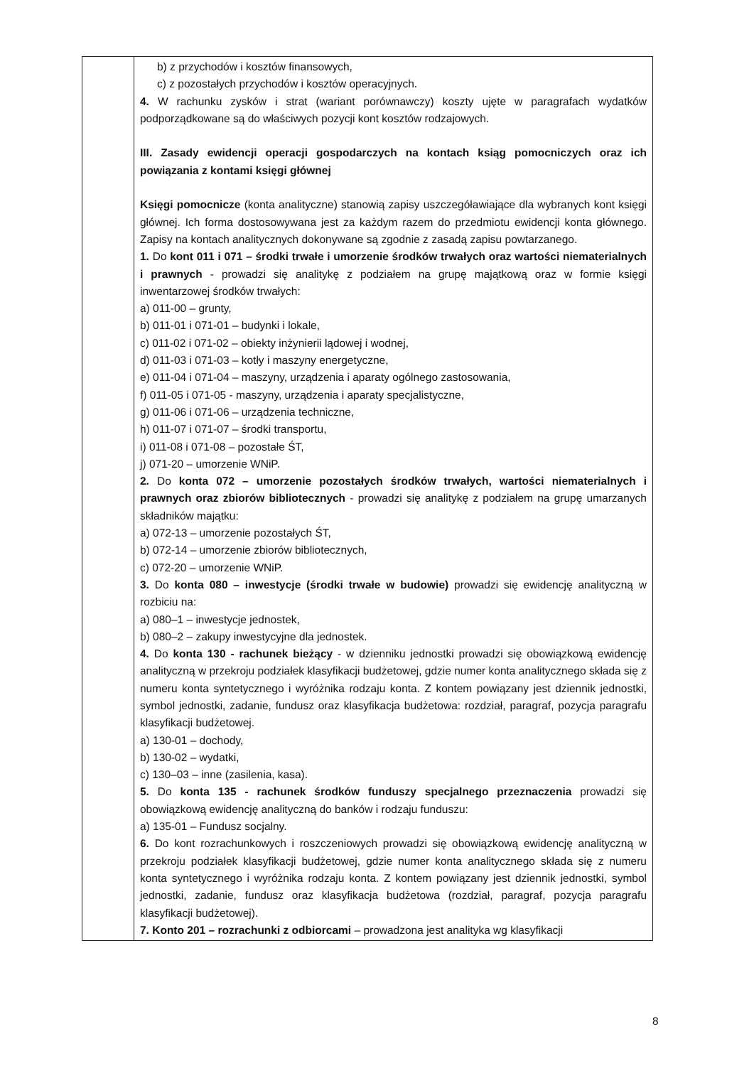| | b) z przychodów i kosztów finansowych, c) z pozostałych przychodów i kosztów operacyjnych. 4. W rachunku zysków i strat (wariant porównawczy) koszty ujęte w paragrafach wydatków podporządkowane są do właściwych pozycji kont kosztów rodzajowych. III. Zasady ewidencji operacji gospodarczych na kontach ksiąg pomocniczych oraz ich powiązania z kontami księgi głównej Księgi pomocnicze (konta analityczne) stanowią zapisy uszczegóławiające dla wybranych kont księgi głównej. Ich forma dostosowywana jest za każdym razem do przedmiotu ewidencji konta głównego. Zapisy na kontach analitycznych dokonywane są zgodnie z zasadą zapisu powtarzanego. 1. Do kont 011 i 071 – środki trwałe i umorzenie środków trwałych oraz wartości niematerialnych i prawnych - prowadzi się analitykę z podziałem na grupę majątkową oraz w formie księgi inwentarzowej środków trwałych: a) 011-00 – grunty, b) 011-01 i 071-01 – budynki i lokale, c) 011-02 i 071-02 – obiekty inżynierii lądowej i wodnej, d) 011-03 i 071-03 – kotły i maszyny energetyczne, e) 011-04 i 071-04 – maszyny, urządzenia i aparaty ogólnego zastosowania, f) 011-05 i 071-05 - maszyny, urządzenia i aparaty specjalistyczne, g) 011-06 i 071-06 – urządzenia techniczne, h) 011-07 i 071-07 – środki transportu, i) 011-08 i 071-08 – pozostałe ŚT, j) 071-20 – umorzenie WNiP. 2. Do konta 072 – umorzenie pozostałych środków trwałych, wartości niematerialnych i prawnych oraz zbiorów bibliotecznych - prowadzi się analitykę z podziałem na grupę umarzanych składników majątku: a) 072-13 – umorzenie pozostałych ŚT, b) 072-14 – umorzenie zbiorów bibliotecznych, c) 072-20 – umorzenie WNiP. 3. Do konta 080 – inwestycje (środki trwałe w budowie) prowadzi się ewidencję analityczną w rozbiciu na: a) 080–1 – inwestycje jednostek, b) 080–2 – zakupy inwestycyjne dla jednostek. 4. Do konta 130 - rachunek bieżący - w dzienniku jednostki prowadzi się obowiązkową ewidencję analityczną w przekroju podziałek klasyfikacji budżetowej, gdzie numer konta analitycznego składa się z numeru konta syntetycznego i wyróżnika rodzaju konta. Z kontem powiązany jest dziennik jednostki, symbol jednostki, zadanie, fundusz oraz klasyfikacja budżetowa: rozdział, paragraf, pozycja paragrafu klasyfikacji budżetowej. a) 130-01 – dochody, b) 130-02 – wydatki, c) 130–03 – inne (zasilenia, kasa). 5. Do konta 135 - rachunek środków funduszy specjalnego przeznaczenia prowadzi się obowiązkową ewidencję analityczną do banków i rodzaju funduszu: a) 135-01 – Fundusz socjalny. 6. Do kont rozrachunkowych i roszczeniowych prowadzi się obowiązkową ewidencję analityczną w przekroju podziałek klasyfikacji budżetowej, gdzie numer konta analitycznego składa się z numeru konta syntetycznego i wyróżnika rodzaju konta. Z kontem powiązany jest dziennik jednostki, symbol jednostki, zadanie, fundusz oraz klasyfikacja budżetowa (rozdział, paragraf, pozycja paragrafu klasyfikacji budżetowej). 7. Konto 201 – rozrachunki z odbiorcami – prowadzona jest analityka wg klasyfikacji |
8